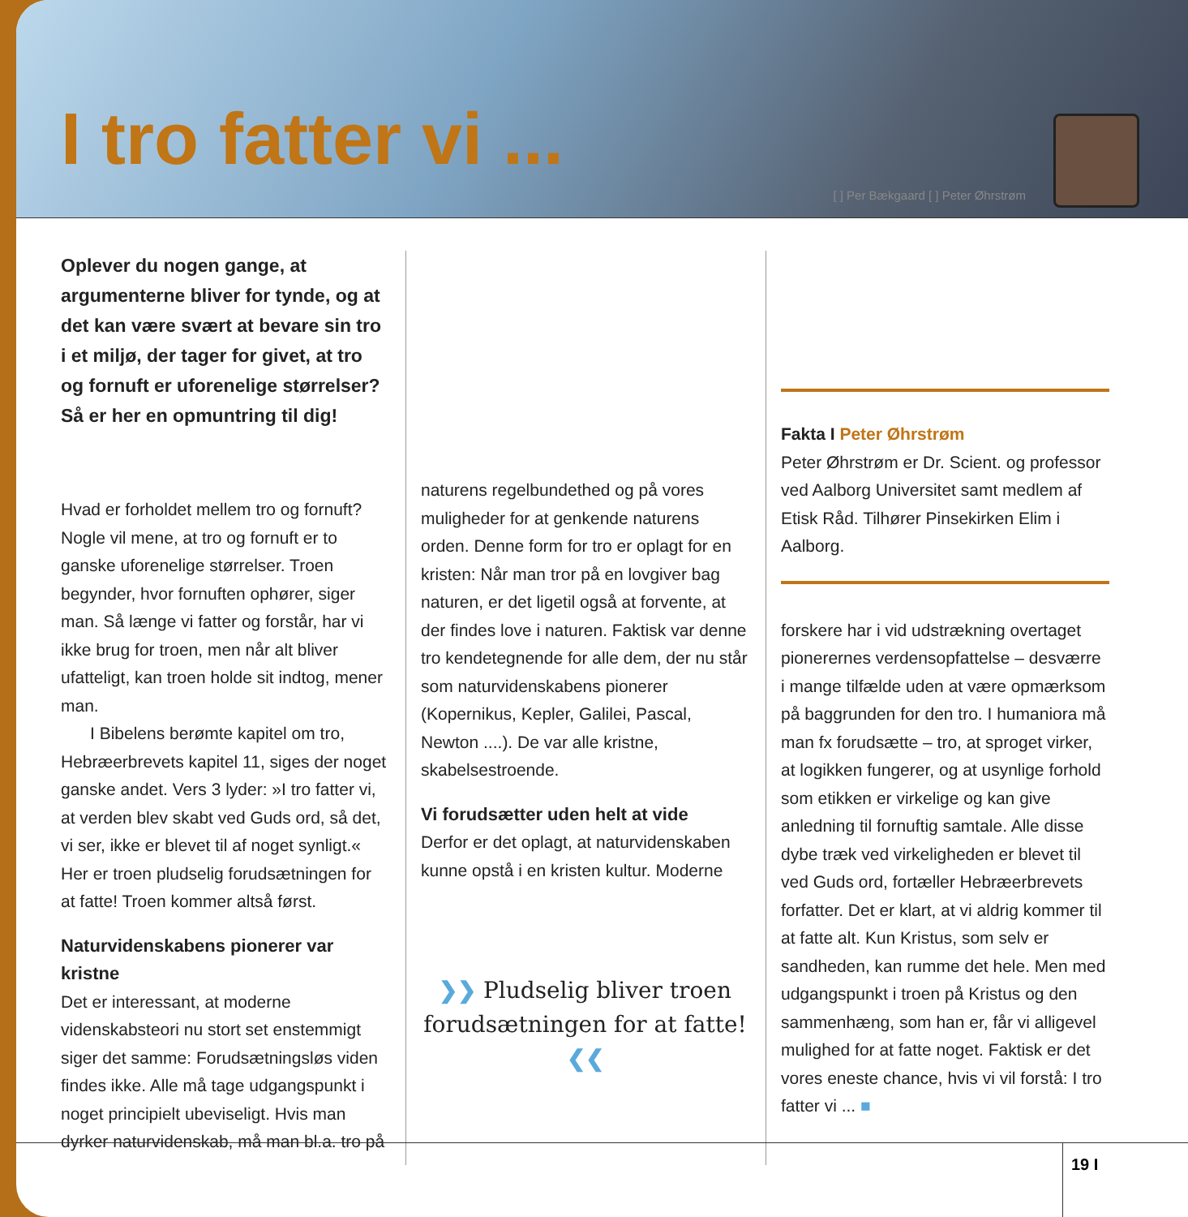I tro fatter vi ...
[ ] Per Bækgaard [ ] Peter Øhrstrøm
Oplever du nogen gange, at argumenterne bliver for tynde, og at det kan være svært at bevare sin tro i et miljø, der tager for givet, at tro og fornuft er uforenelige størrelser? Så er her en opmuntring til dig!
Hvad er forholdet mellem tro og fornuft? Nogle vil mene, at tro og fornuft er to ganske uforenelige størrelser. Troen begynder, hvor fornuften ophører, siger man. Så længe vi fatter og forstår, har vi ikke brug for troen, men når alt bliver ufatteligt, kan troen holde sit indtog, mener man.
I Bibelens berømte kapitel om tro, Hebræerbrevets kapitel 11, siges der noget ganske andet. Vers 3 lyder: »I tro fatter vi, at verden blev skabt ved Guds ord, så det, vi ser, ikke er blevet til af noget synligt.« Her er troen pludselig forudsætningen for at fatte! Troen kommer altså først.
Naturvidenskabens pionerer var kristne
Det er interessant, at moderne videnskabsteori nu stort set enstemmigt siger det samme: Forudsætningsløs viden findes ikke. Alle må tage udgangspunkt i noget principielt ubeviseligt. Hvis man dyrker naturvidenskab, må man bl.a. tro på
naturens regelbundethed og på vores muligheder for at genkende naturens orden. Denne form for tro er oplagt for en kristen: Når man tror på en lovgiver bag naturen, er det ligetil også at forvente, at der findes love i naturen. Faktisk var denne tro kendetegnende for alle dem, der nu står som naturvidenskabens pionerer (Kopernikus, Kepler, Galilei, Pascal, Newton ....). De var alle kristne, skabelsestroende.
Vi forudsætter uden helt at vide
Derfor er det oplagt, at naturvidenskaben kunne opstå i en kristen kultur. Moderne
❯❯ Pludselig bliver troen forudsætningen for at fatte! ❮❮
Fakta I Peter Øhrstrøm
Peter Øhrstrøm er Dr. Scient. og professor ved Aalborg Universitet samt medlem af Etisk Råd. Tilhører Pinsekirken Elim i Aalborg.
forskere har i vid udstrækning overtaget pionerernes verdensopfattelse – desværre i mange tilfælde uden at være opmærksom på baggrunden for den tro. I humaniora må man fx forudsætte – tro, at sproget virker, at logikken fungerer, og at usynlige forhold som etikken er virkelige og kan give anledning til fornuftig samtale. Alle disse dybe træk ved virkeligheden er blevet til ved Guds ord, fortæller Hebræerbrevets forfatter. Det er klart, at vi aldrig kommer til at fatte alt. Kun Kristus, som selv er sandheden, kan rumme det hele. Men med udgangspunkt i troen på Kristus og den sammenhæng, som han er, får vi alligevel mulighed for at fatte noget. Faktisk er det vores eneste chance, hvis vi vil forstå: I tro fatter vi ... ■
19 I